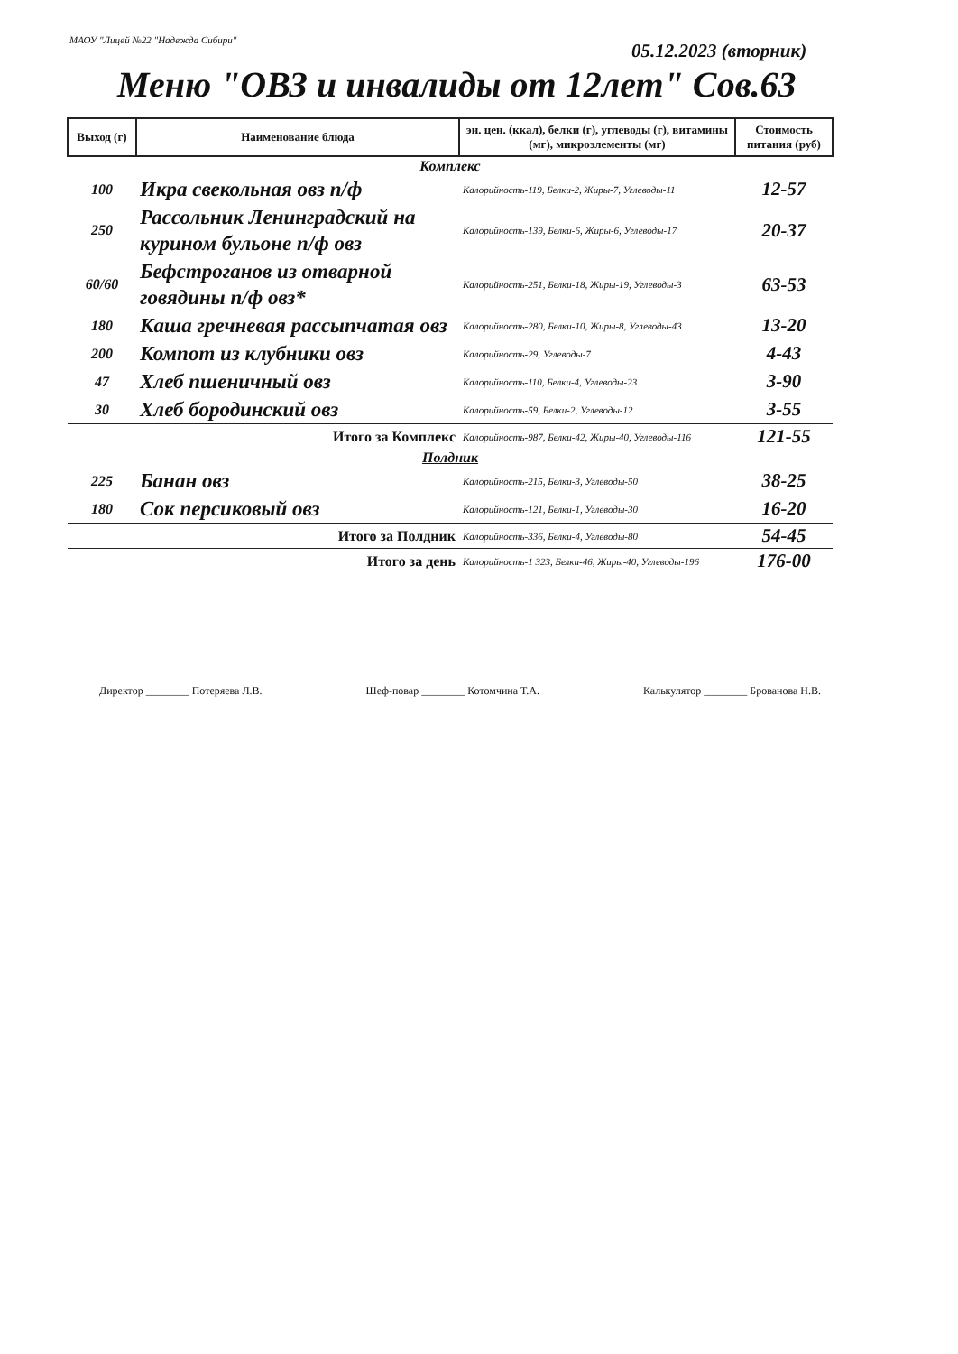МАОУ "Лицей №22 "Надежда Сибири"
05.12.2023 (вторник)
Меню "ОВЗ и инвалиды от 12лет" Сов.63
| Выход (г) | Наименование блюда | эн. цен. (ккал), белки (г), углеводы (г), витамины (мг), микроэлементы (мг) | Стоимость питания (руб) |
| --- | --- | --- | --- |
| Комплекс | | | |
| 100 | Икра свекольная овз п/ф | Калорийность-119, Белки-2, Жиры-7, Углеводы-11 | 12-57 |
| 250 | Рассольник Ленинградский на курином бульоне п/ф овз | Калорийность-139, Белки-6, Жиры-6, Углеводы-17 | 20-37 |
| 60/60 | Бефстроганов из отварной говядины п/ф овз* | Калорийность-251, Белки-18, Жиры-19, Углеводы-3 | 63-53 |
| 180 | Каша гречневая рассыпчатая овз | Калорийность-280, Белки-10, Жиры-8, Углеводы-43 | 13-20 |
| 200 | Компот из клубники овз | Калорийность-29, Углеводы-7 | 4-43 |
| 47 | Хлеб пшеничный овз | Калорийность-110, Белки-4, Углеводы-23 | 3-90 |
| 30 | Хлеб бородинский овз | Калорийность-59, Белки-2, Углеводы-12 | 3-55 |
| Итого за Комплекс | | Калорийность-987, Белки-42, Жиры-40, Углеводы-116 | 121-55 |
| Полдник | | | |
| 225 | Банан овз | Калорийность-215, Белки-3, Углеводы-50 | 38-25 |
| 180 | Сок персиковый овз | Калорийность-121, Белки-1, Углеводы-30 | 16-20 |
| Итого за Полдник | | Калорийность-336, Белки-4, Углеводы-80 | 54-45 |
| Итого за день | | Калорийность-1 323, Белки-46, Жиры-40, Углеводы-196 | 176-00 |
Директор ________ Потеряева Л.В. Шеф-повар ________ Котомчина Т.А. Калькулятор ________ Брованова Н.В.